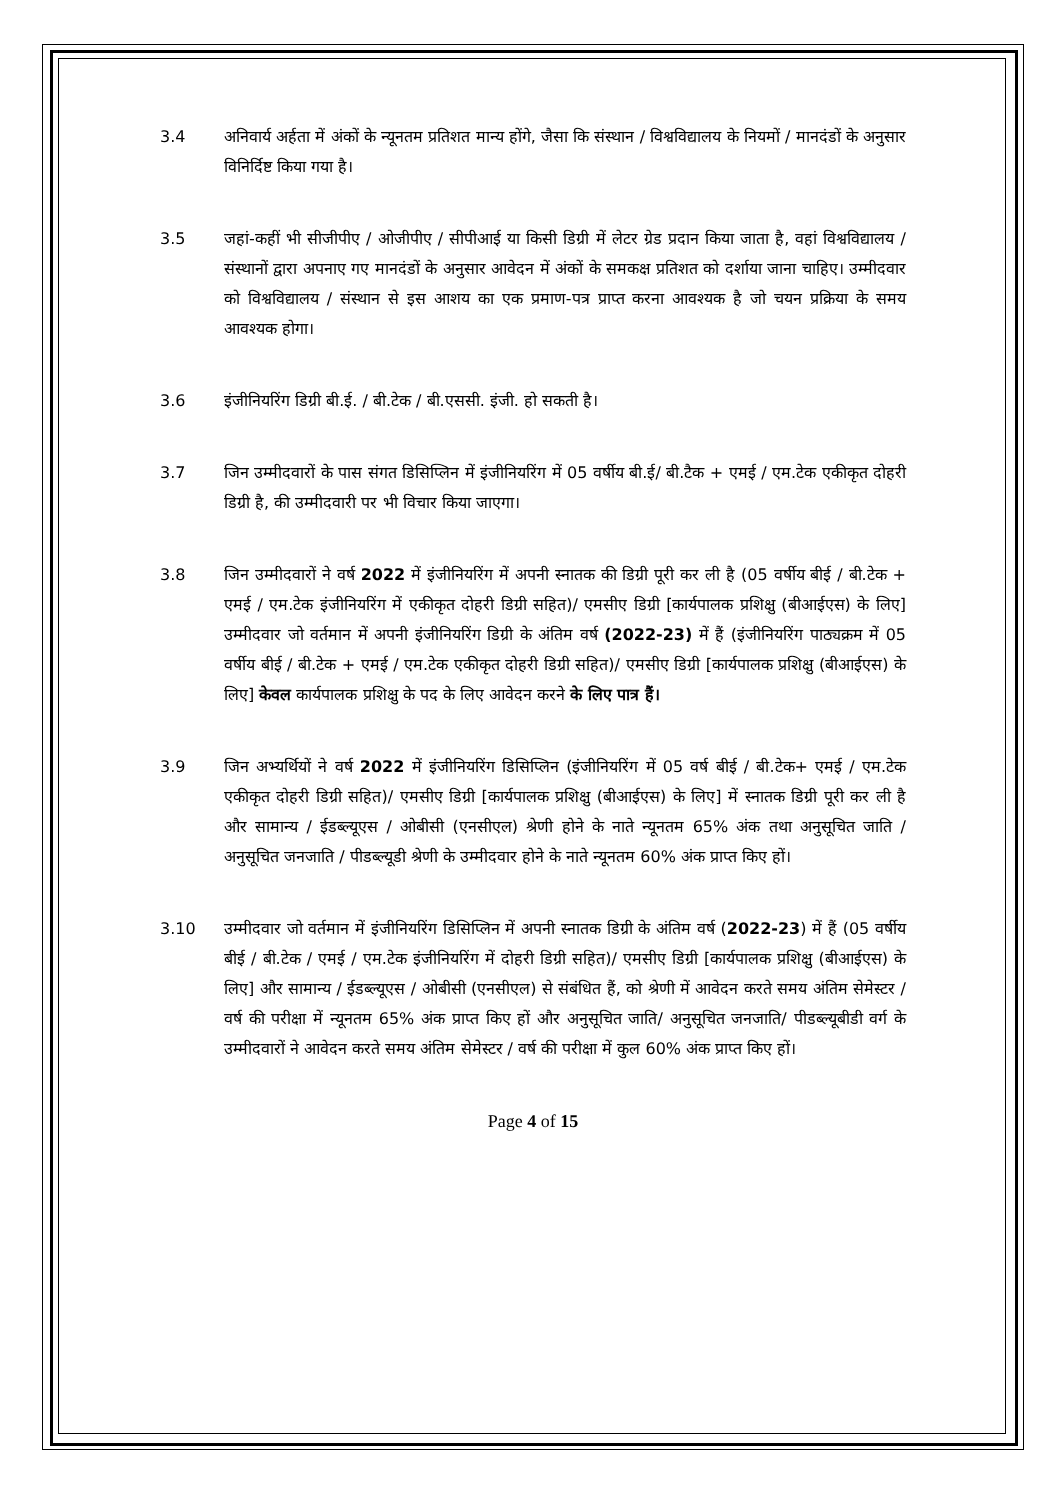3.4 अनिवार्य अर्हता में अंकों के न्यूनतम प्रतिशत मान्य होंगे, जैसा कि संस्थान / विश्वविद्यालय के नियमों / मानदंडों के अनुसार विनिर्दिष्ट किया गया है।
3.5 जहां-कहीं भी सीजीपीए / ओजीपीए / सीपीआई या किसी डिग्री में लेटर ग्रेड प्रदान किया जाता है, वहां विश्वविद्यालय / संस्थानों द्वारा अपनाए गए मानदंडों के अनुसार आवेदन में अंकों के समकक्ष प्रतिशत को दर्शाया जाना चाहिए। उम्मीदवार को विश्वविद्यालय / संस्थान से इस आशय का एक प्रमाण-पत्र प्राप्त करना आवश्यक है जो चयन प्रक्रिया के समय आवश्यक होगा।
3.6 इंजीनियरिंग डिग्री बी.ई. / बी.टेक / बी.एससी. इंजी. हो सकती है।
3.7 जिन उम्मीदवारों के पास संगत डिसिप्लिन में इंजीनियरिंग में 05 वर्षीय बी.ई/ बी.टैक + एमई / एम.टेक एकीकृत दोहरी डिग्री है, की उम्मीदवारी पर भी विचार किया जाएगा।
3.8 जिन उम्मीदवारों ने वर्ष 2022 में इंजीनियरिंग में अपनी स्नातक की डिग्री पूरी कर ली है (05 वर्षीय बीई / बी.टेक + एमई / एम.टेक इंजीनियरिंग में एकीकृत दोहरी डिग्री सहित)/ एमसीए डिग्री [कार्यपालक प्रशिक्षु (बीआईएस) के लिए] उम्मीदवार जो वर्तमान में अपनी इंजीनियरिंग डिग्री के अंतिम वर्ष (2022-23) में हैं (इंजीनियरिंग पाठ्यक्रम में 05 वर्षीय बीई / बी.टेक + एमई / एम.टेक एकीकृत दोहरी डिग्री सहित)/ एमसीए डिग्री [कार्यपालक प्रशिक्षु (बीआईएस) के लिए] केवल कार्यपालक प्रशिक्षु के पद के लिए आवेदन करने के लिए पात्र हैं।
3.9 जिन अभ्यर्थियों ने वर्ष 2022 में इंजीनियरिंग डिसिप्लिन (इंजीनियरिंग में 05 वर्ष बीई / बी.टेक+ एमई / एम.टेक एकीकृत दोहरी डिग्री सहित)/ एमसीए डिग्री [कार्यपालक प्रशिक्षु (बीआईएस) के लिए] में स्नातक डिग्री पूरी कर ली है और सामान्य / ईडब्ल्यूएस / ओबीसी (एनसीएल) श्रेणी होने के नाते न्यूनतम 65% अंक तथा अनुसूचित जाति / अनुसूचित जनजाति / पीडब्ल्यूडी श्रेणी के उम्मीदवार होने के नाते न्यूनतम 60% अंक प्राप्त किए हों।
3.10 उम्मीदवार जो वर्तमान में इंजीनियरिंग डिसिप्लिन में अपनी स्नातक डिग्री के अंतिम वर्ष (2022-23) में हैं (05 वर्षीय बीई / बी.टेक / एमई / एम.टेक इंजीनियरिंग में दोहरी डिग्री सहित)/ एमसीए डिग्री [कार्यपालक प्रशिक्षु (बीआईएस) के लिए] और सामान्य / ईडब्ल्यूएस / ओबीसी (एनसीएल) से संबंधित हैं, को श्रेणी में आवेदन करते समय अंतिम सेमेस्टर / वर्ष की परीक्षा में न्यूनतम 65% अंक प्राप्त किए हों और अनुसूचित जाति/ अनुसूचित जनजाति/ पीडब्ल्यूबीडी वर्ग के उम्मीदवारों ने आवेदन करते समय अंतिम सेमेस्टर / वर्ष की परीक्षा में कुल 60% अंक प्राप्त किए हों।
Page 4 of 15